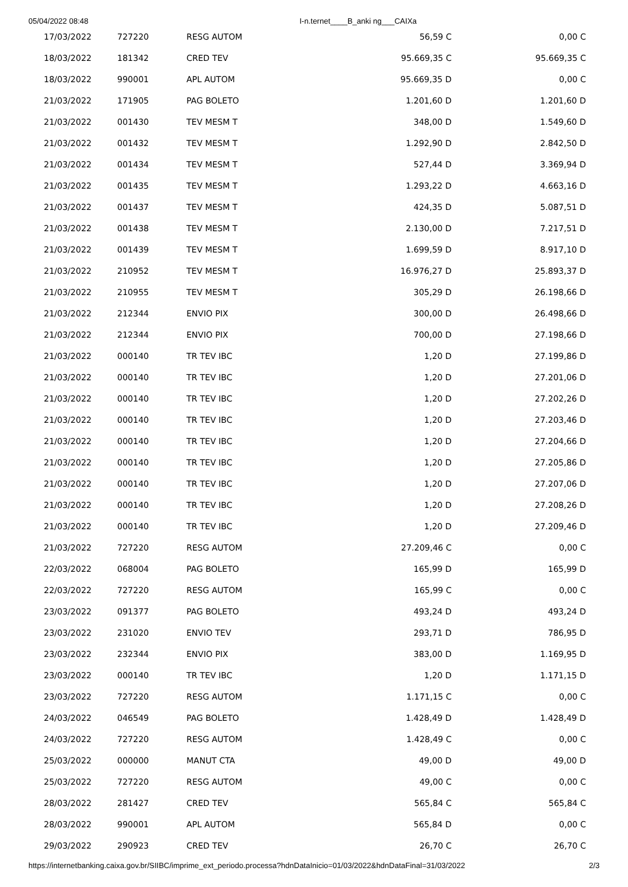05/04/2022 08:48 I-n.ternet____B_anki ng___CAIXa
| 17/03/2022 | 727220 | RESG AUTOM | 56,59 C | 0,00 C |
| 18/03/2022 | 181342 | CRED TEV | 95.669,35 C | 95.669,35 C |
| 18/03/2022 | 990001 | APL AUTOM | 95.669,35 D | 0,00 C |
| 21/03/2022 | 171905 | PAG BOLETO | 1.201,60 D | 1.201,60 D |
| 21/03/2022 | 001430 | TEV MESM T | 348,00 D | 1.549,60 D |
| 21/03/2022 | 001432 | TEV MESM T | 1.292,90 D | 2.842,50 D |
| 21/03/2022 | 001434 | TEV MESM T | 527,44 D | 3.369,94 D |
| 21/03/2022 | 001435 | TEV MESM T | 1.293,22 D | 4.663,16 D |
| 21/03/2022 | 001437 | TEV MESM T | 424,35 D | 5.087,51 D |
| 21/03/2022 | 001438 | TEV MESM T | 2.130,00 D | 7.217,51 D |
| 21/03/2022 | 001439 | TEV MESM T | 1.699,59 D | 8.917,10 D |
| 21/03/2022 | 210952 | TEV MESM T | 16.976,27 D | 25.893,37 D |
| 21/03/2022 | 210955 | TEV MESM T | 305,29 D | 26.198,66 D |
| 21/03/2022 | 212344 | ENVIO PIX | 300,00 D | 26.498,66 D |
| 21/03/2022 | 212344 | ENVIO PIX | 700,00 D | 27.198,66 D |
| 21/03/2022 | 000140 | TR TEV IBC | 1,20 D | 27.199,86 D |
| 21/03/2022 | 000140 | TR TEV IBC | 1,20 D | 27.201,06 D |
| 21/03/2022 | 000140 | TR TEV IBC | 1,20 D | 27.202,26 D |
| 21/03/2022 | 000140 | TR TEV IBC | 1,20 D | 27.203,46 D |
| 21/03/2022 | 000140 | TR TEV IBC | 1,20 D | 27.204,66 D |
| 21/03/2022 | 000140 | TR TEV IBC | 1,20 D | 27.205,86 D |
| 21/03/2022 | 000140 | TR TEV IBC | 1,20 D | 27.207,06 D |
| 21/03/2022 | 000140 | TR TEV IBC | 1,20 D | 27.208,26 D |
| 21/03/2022 | 000140 | TR TEV IBC | 1,20 D | 27.209,46 D |
| 21/03/2022 | 727220 | RESG AUTOM | 27.209,46 C | 0,00 C |
| 22/03/2022 | 068004 | PAG BOLETO | 165,99 D | 165,99 D |
| 22/03/2022 | 727220 | RESG AUTOM | 165,99 C | 0,00 C |
| 23/03/2022 | 091377 | PAG BOLETO | 493,24 D | 493,24 D |
| 23/03/2022 | 231020 | ENVIO TEV | 293,71 D | 786,95 D |
| 23/03/2022 | 232344 | ENVIO PIX | 383,00 D | 1.169,95 D |
| 23/03/2022 | 000140 | TR TEV IBC | 1,20 D | 1.171,15 D |
| 23/03/2022 | 727220 | RESG AUTOM | 1.171,15 C | 0,00 C |
| 24/03/2022 | 046549 | PAG BOLETO | 1.428,49 D | 1.428,49 D |
| 24/03/2022 | 727220 | RESG AUTOM | 1.428,49 C | 0,00 C |
| 25/03/2022 | 000000 | MANUT CTA | 49,00 D | 49,00 D |
| 25/03/2022 | 727220 | RESG AUTOM | 49,00 C | 0,00 C |
| 28/03/2022 | 281427 | CRED TEV | 565,84 C | 565,84 C |
| 28/03/2022 | 990001 | APL AUTOM | 565,84 D | 0,00 C |
| 29/03/2022 | 290923 | CRED TEV | 26,70 C | 26,70 C |
https://internetbanking.caixa.gov.br/SIIBC/imprime_ext_periodo.processa?hdnDataInicio=01/03/2022&hdnDataFinal=31/03/2022 2/3